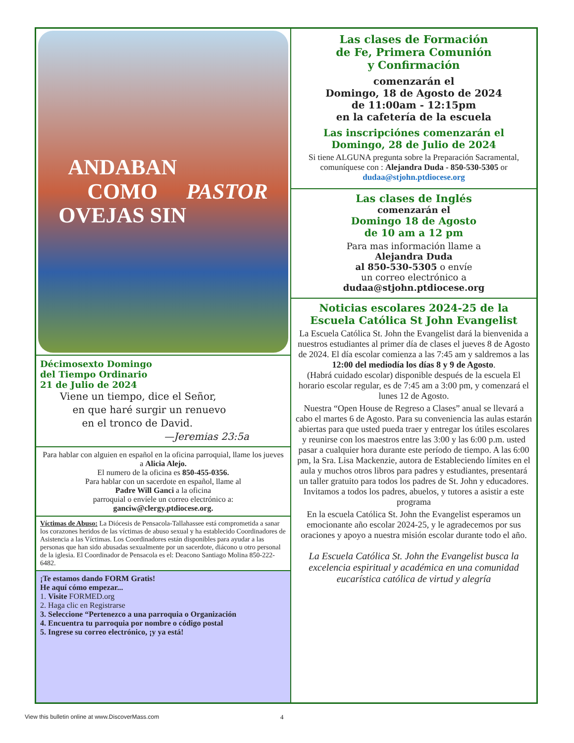ANDABAN
COMO
OVEJAS SIN
PASTOR
Décimosexto Domingo
del Tiempo Ordinario
21 de Julio de 2024
Viene un tiempo, dice el Señor,
en que haré surgir un renuevo
en el tronco de David.
—Jeremias 23:5a
Para hablar con alguien en español en la oficina parroquial, llame los jueves a Alicia Alejo.
El numero de la oficina es 850-455-0356.
Para hablar con un sacerdote en español, llame al
Padre Will Ganci a la oficina
parroquial o envíele un correo electrónico a:
ganciw@clergy.ptdiocese.org.
Víctimas de Abuso: La Diócesis de Pensacola-Tallahassee está comprometida a sanar los corazones heridos de las víctimas de abuso sexual y ha establecido Coordinadores de Asistencia a las Víctimas. Los Coordinadores están disponibles para ayudar a las personas que han sido abusadas sexualmente por un sacerdote, diácono u otro personal de la iglesia. El Coordinador de Pensacola es el: Deacono Santiago Molina 850-222-6482.
¡Te estamos dando FORM Gratis!
He aquí cómo empezar...
1. Visite FORMED.org
2. Haga clic en Registrarse
3. Seleccione “Pertenezco a una parroquia o Organización
4. Encuentra tu parroquia por nombre o código postal
5. Ingrese su correo electrónico, ¡y ya está!
Las clases de Formación
de Fe, Primera Comunión
y Confirmación
comenzarán el
Domingo, 18 de Agosto de 2024
de 11:00am - 12:15pm
en la cafetería de la escuela
Las inscripciónes comenzarán el
Domingo, 28 de Julio de 2024
Si tiene ALGUNA pregunta sobre la Preparación Sacramental, comuníquese con : Alejandra Duda - 850-530-5305 or dudaa@stjohn.ptdiocese.org
Las clases de Inglés
comenzarán el
Domingo 18 de Agosto
de 10 am a 12 pm
Para mas información llame a
Alejandra Duda
al 850-530-5305 o envíe
un correo electrónico a
dudaa@stjohn.ptdiocese.org
Noticias escolares 2024-25 de la
Escuela Católica St John Evangelist
La Escuela Católica St. John the Evangelist dará la bienvenida a nuestros estudiantes al primer día de clases el jueves 8 de Agosto de 2024. El día escolar comienza a las 7:45 am y saldremos a las 12:00 del mediodía los días 8 y 9 de Agosto.
(Habrá cuidado escolar) disponible después de la escuela El horario escolar regular, es de 7:45 am a 3:00 pm, y comenzará el lunes 12 de Agosto.
Nuestra “Open House de Regreso a Clases” anual se llevará a cabo el martes 6 de Agosto. Para su conveniencia las aulas estarán abiertas para que usted pueda traer y entregar los útiles escolares y reunirse con los maestros entre las 3:00 y las 6:00 p.m. usted pasar a cualquier hora durante este período de tiempo. A las 6:00 pm, la Sra. Lisa Mackenzie, autora de Estableciendo límites en el aula y muchos otros libros para padres y estudiantes, presentará un taller gratuito para todos los padres de St. John y educadores. Invitamos a todos los padres, abuelos, y tutores a asistir a este programa
En la escuela Católica St. John the Evangelist esperamos un emocionante año escolar 2024-25, y le agradecemos por sus oraciones y apoyo a nuestra misión escolar durante todo el año.
La Escuela Católica St. John the Evangelist busca la excelencia espiritual y académica en una comunidad eucarística católica de virtud y alegría
View this bulletin online at www.DiscoverMass.com
4